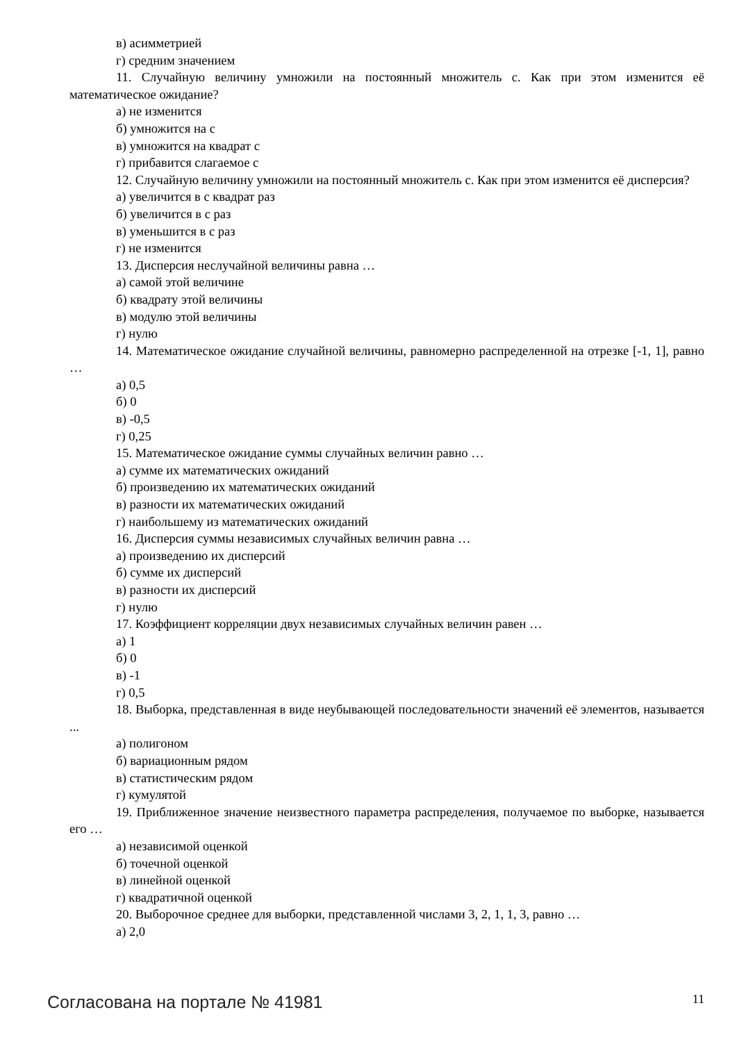в) асимметрией
г) средним значением
11. Случайную величину умножили на постоянный множитель с. Как при этом изменится её математическое ожидание?
а) не изменится
б) умножится на с
в) умножится на квадрат с
г) прибавится слагаемое с
12. Случайную величину умножили на постоянный множитель с. Как при этом изменится её дисперсия?
а) увеличится в с квадрат раз
б) увеличится в с раз
в) уменьшится в с раз
г) не изменится
13. Дисперсия неслучайной величины равна …
а) самой этой величине
б) квадрату этой величины
в) модулю этой величины
г) нулю
14. Математическое ожидание случайной величины, равномерно распределенной на отрезке [-1, 1], равно …
а) 0,5
б) 0
в) -0,5
г) 0,25
15. Математическое ожидание суммы случайных величин равно …
а) сумме их математических ожиданий
б) произведению их математических ожиданий
в) разности их математических ожиданий
г) наибольшему из математических ожиданий
16. Дисперсия суммы независимых случайных величин равна …
а) произведению их дисперсий
б) сумме их дисперсий
в) разности их дисперсий
г) нулю
17. Коэффициент корреляции двух независимых случайных величин равен …
а) 1
б) 0
в) -1
г) 0,5
18. Выборка, представленная в виде неубывающей последовательности значений её элементов, называется ...
а) полигоном
б) вариационным рядом
в) статистическим рядом
г) кумулятой
19. Приближенное значение неизвестного параметра распределения, получаемое по выборке, называется его …
а) независимой оценкой
б) точечной оценкой
в) линейной оценкой
г) квадратичной оценкой
20. Выборочное среднее для выборки, представленной числами 3, 2, 1, 1, 3, равно …
а) 2,0
Согласована на портале № 41981 11